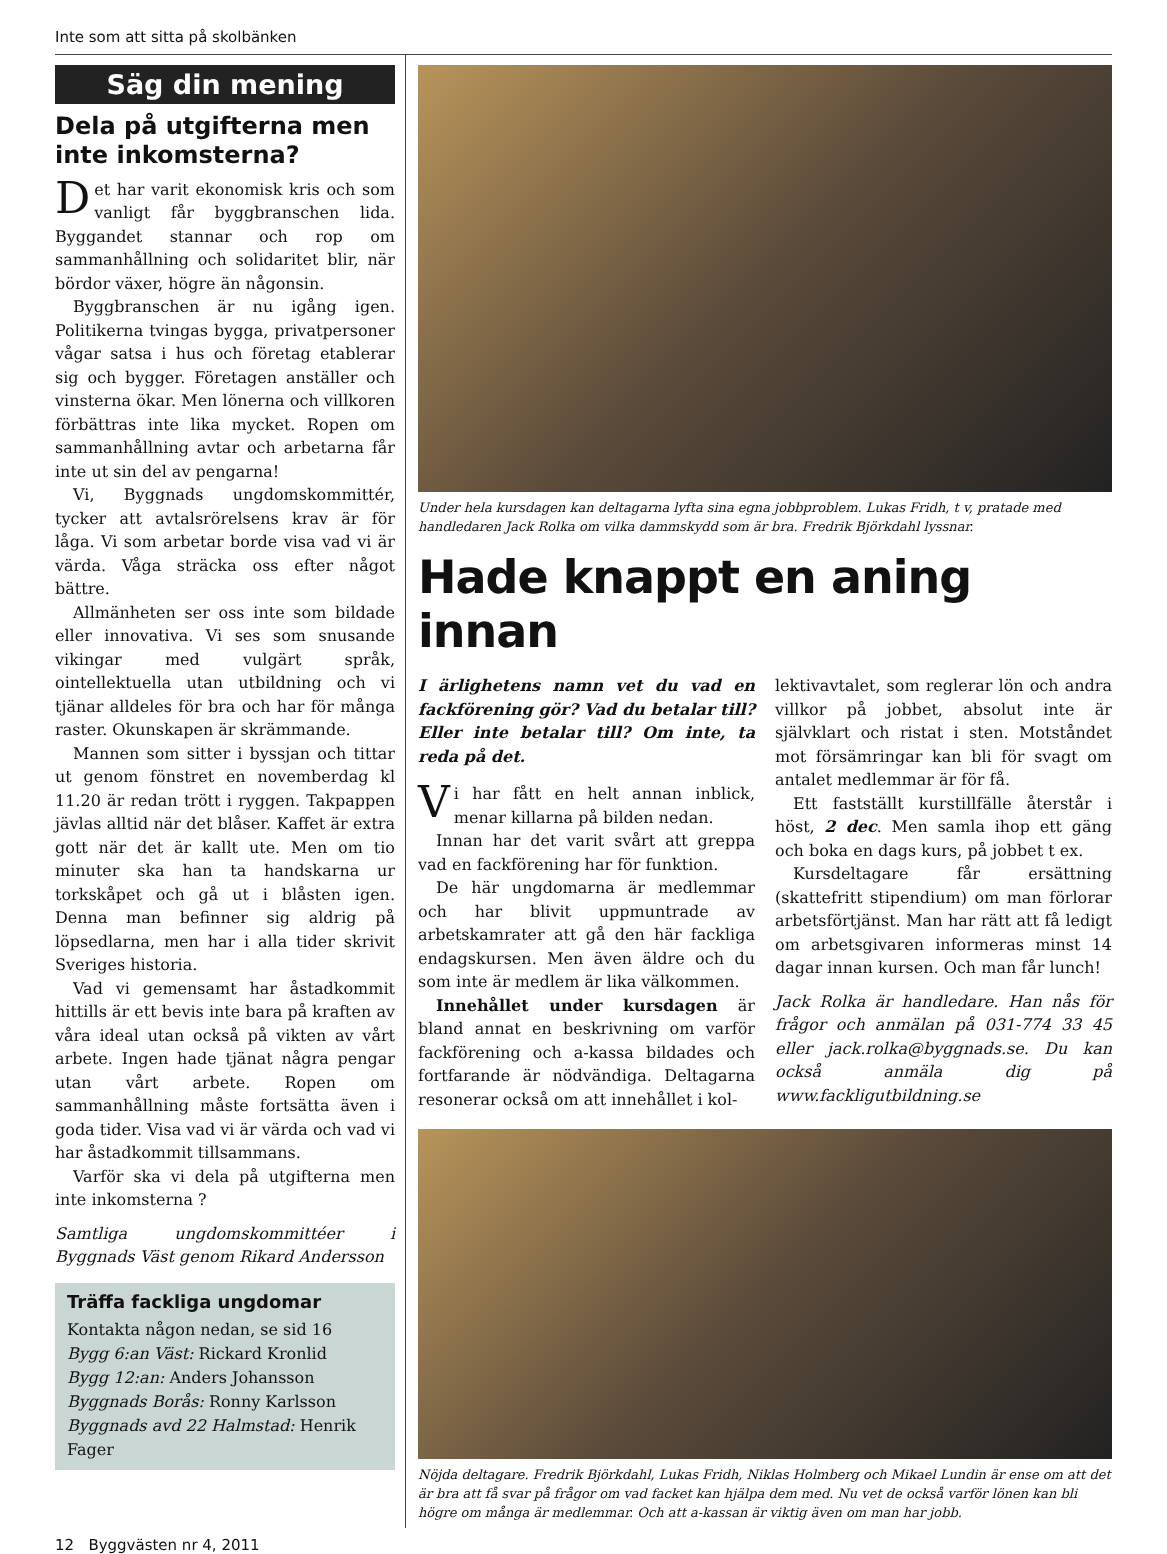Inte som att sitta på skolbänken
Säg din mening
Dela på utgifterna men inte inkomsterna?
Det har varit ekonomisk kris och som vanligt får byggbranschen lida. Byggandet stannar och rop om sammanhållning och solidaritet blir, när bördor växer, högre än någonsin.
Byggbranschen är nu igång igen. Politikerna tvingas bygga, privatpersoner vågar satsa i hus och företag etablerar sig och bygger. Företagen anställer och vinsterna ökar. Men lönerna och villkoren förbättras inte lika mycket. Ropen om sammanhållning avtar och arbetarna får inte ut sin del av pengarna!
Vi, Byggnads ungdomskommittér, tycker att avtalsrörelsens krav är för låga. Vi som arbetar borde visa vad vi är värda. Våga sträcka oss efter något bättre.
Allmänheten ser oss inte som bildade eller innovativa. Vi ses som snusande vikingar med vulgärt språk, ointellektuella utan utbildning och vi tjänar alldeles för bra och har för många raster. Okunskapen är skrämmande.
Mannen som sitter i byssjan och tittar ut genom fönstret en novemberdag kl 11.20 är redan trött i ryggen. Takpappen jävlas alltid när det blåser. Kaffet är extra gott när det är kallt ute. Men om tio minuter ska han ta handskarna ur torkskåpet och gå ut i blåsten igen. Denna man befinner sig aldrig på löpsedlarna, men har i alla tider skrivit Sveriges historia.
Vad vi gemensamt har åstadkommit hittills är ett bevis inte bara på kraften av våra ideal utan också på vikten av vårt arbete. Ingen hade tjänat några pengar utan vårt arbete. Ropen om sammanhållning måste fortsätta även i goda tider. Visa vad vi är värda och vad vi har åstadkommit tillsammans.
Varför ska vi dela på utgifterna men inte inkomsterna ?
Samtliga ungdomskommittéer i Byggnads Väst genom Rikard Andersson
Träffa fackliga ungdomar
Kontakta någon nedan, se sid 16
Bygg 6:an Väst: Rickard Kronlid
Bygg 12:an: Anders Johansson
Byggnads Borås: Ronny Karlsson
Byggnads avd 22 Halmstad: Henrik Fager
Under hela kursdagen kan deltagarna lyfta sina egna jobbproblem. Lukas Fridh, t v, pratade med handledaren Jack Rolka om vilka dammskydd som är bra. Fredrik Björkdahl lyssnar.
Hade knappt en aning innan
I ärlighetens namn vet du vad en fackförening gör? Vad du betalar till? Eller inte betalar till? Om inte, ta reda på det.
Vi har fått en helt annan inblick, menar killarna på bilden nedan.
Innan har det varit svårt att greppa vad en fackförening har för funktion.
De här ungdomarna är medlemmar och har blivit uppmuntrade av arbetskamrater att gå den här fackliga endagskursen. Men även äldre och du som inte är medlem är lika välkommen.
Innehållet under kursdagen är bland annat en beskrivning om varför fackförening och a-kassa bildades och fortfarande är nödvändiga. Deltagarna resonerar också om att innehållet i kol-
lektivavtalet, som reglerar lön och andra villkor på jobbet, absolut inte är självklart och ristat i sten. Motståndet mot försämringar kan bli för svagt om antalet medlemmar är för få.
Ett fastställt kurstillfälle återstår i höst, 2 dec. Men samla ihop ett gäng och boka en dags kurs, på jobbet t ex.
Kursdeltagare får ersättning (skattefritt stipendium) om man förlorar arbetsförtjänst. Man har rätt att få ledigt om arbetsgivaren informeras minst 14 dagar innan kursen. Och man får lunch!
Jack Rolka är handledare. Han nås för frågor och anmälan på 031-774 33 45 eller jack.rolka@byggnads.se. Du kan också anmäla dig på www.fackligutbildning.se
Nöjda deltagare. Fredrik Björkdahl, Lukas Fridh, Niklas Holmberg och Mikael Lundin är ense om att det är bra att få svar på frågor om vad facket kan hjälpa dem med. Nu vet de också varför lönen kan bli högre om många är medlemmar. Och att a-kassan är viktig även om man har jobb.
12 Byggvästen nr 4, 2011